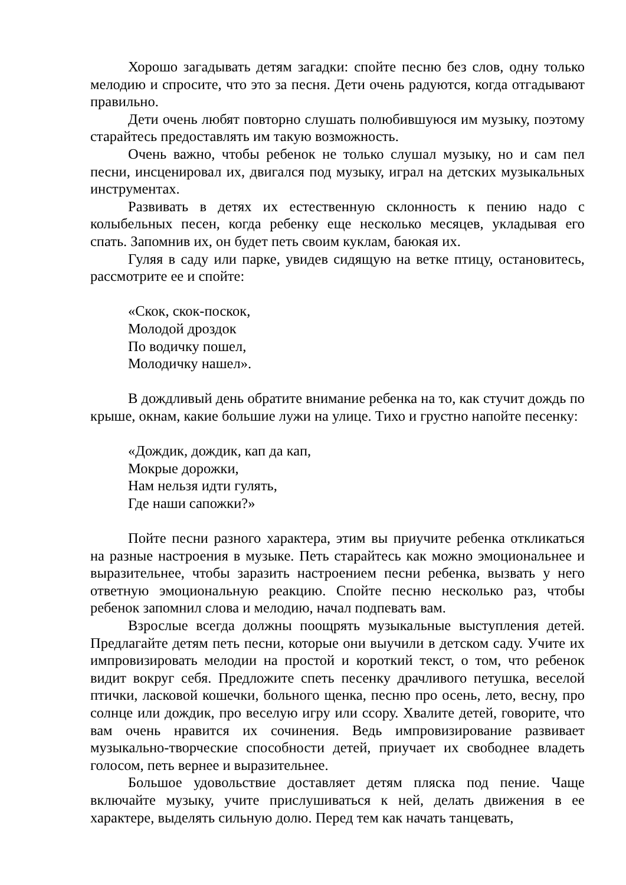Хорошо загадывать детям загадки: спойте песню без слов, одну только мелодию и спросите, что это за песня. Дети очень радуются, когда отгадывают правильно.
Дети очень любят повторно слушать полюбившуюся им музыку, поэтому старайтесь предоставлять им такую возможность.
Очень важно, чтобы ребенок не только слушал музыку, но и сам пел песни, инсценировал их, двигался под музыку, играл на детских музыкальных инструментах.
Развивать в детях их естественную склонность к пению надо с колыбельных песен, когда ребенку еще несколько месяцев, укладывая его спать. Запомнив их, он будет петь своим куклам, баюкая их.
Гуляя в саду или парке, увидев сидящую на ветке птицу, остановитесь, рассмотрите ее и спойте:
«Скок, скок-поскок,
Молодой дроздок
По водичку пошел,
Молодичку нашел».
В дождливый день обратите внимание ребенка на то, как стучит дождь по крыше, окнам, какие большие лужи на улице. Тихо и грустно напойте песенку:
«Дождик, дождик, кап да кап,
Мокрые дорожки,
Нам нельзя идти гулять,
Где наши сапожки?»
Пойте песни разного характера, этим вы приучите ребенка откликаться на разные настроения в музыке. Петь старайтесь как можно эмоциональнее и выразительнее, чтобы заразить настроением песни ребенка, вызвать у него ответную эмоциональную реакцию. Спойте песню несколько раз, чтобы ребенок запомнил слова и мелодию, начал подпевать вам.
Взрослые всегда должны поощрять музыкальные выступления детей. Предлагайте детям петь песни, которые они выучили в детском саду. Учите их импровизировать мелодии на простой и короткий текст, о том, что ребенок видит вокруг себя. Предложите спеть песенку драчливого петушка, веселой птички, ласковой кошечки, больного щенка, песню про осень, лето, весну, про солнце или дождик, про веселую игру или ссору. Хвалите детей, говорите, что вам очень нравится их сочинения. Ведь импровизирование развивает музыкально-творческие способности детей, приучает их свободнее владеть голосом, петь вернее и выразительнее.
Большое удовольствие доставляет детям пляска под пение. Чаще включайте музыку, учите прислушиваться к ней, делать движения в ее характере, выделять сильную долю. Перед тем как начать танцевать,